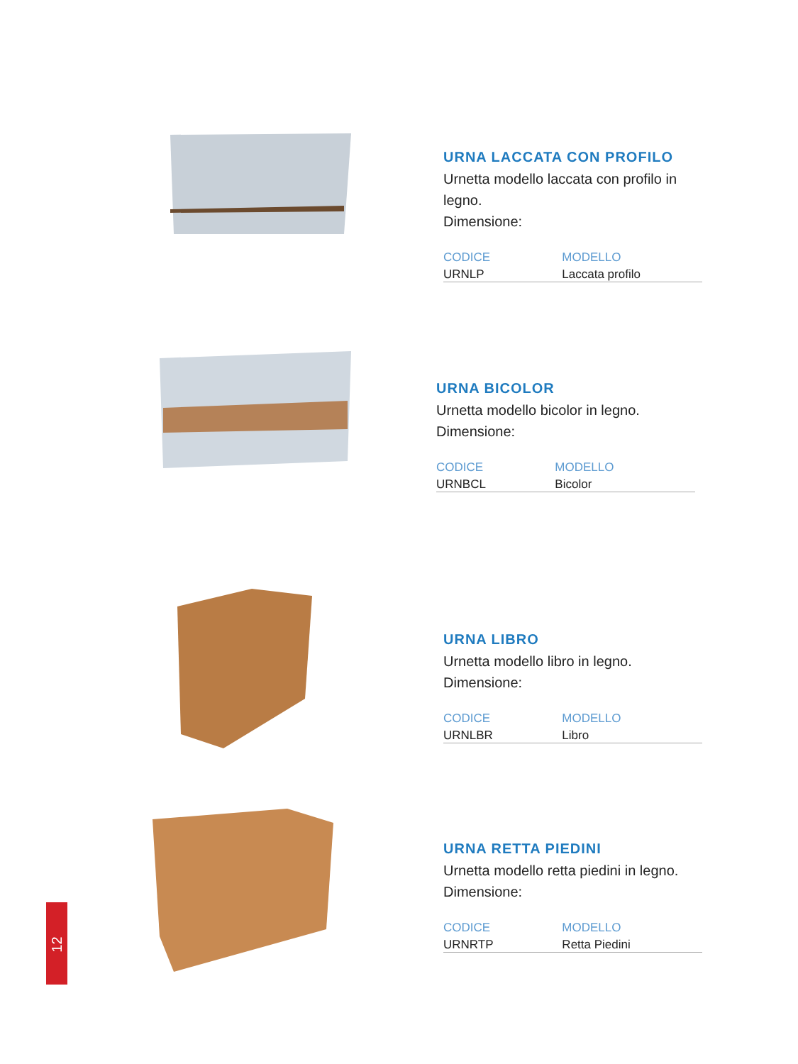URNA LACCATA CON PROFILO
Urnetta modello laccata con profilo in legno.
Dimensione:
| CODICE | MODELLO |
| --- | --- |
| URNLP | Laccata profilo |
URNA BICOLOR
Urnetta modello bicolor in legno.
Dimensione:
| CODICE | MODELLO |
| --- | --- |
| URNBCL | Bicolor |
URNA LIBRO
Urnetta modello libro in legno.
Dimensione:
| CODICE | MODELLO |
| --- | --- |
| URNLBR | Libro |
URNA RETTA PIEDINI
Urnetta modello retta piedini in legno.
Dimensione:
| CODICE | MODELLO |
| --- | --- |
| URNRTP | Retta Piedini |
12